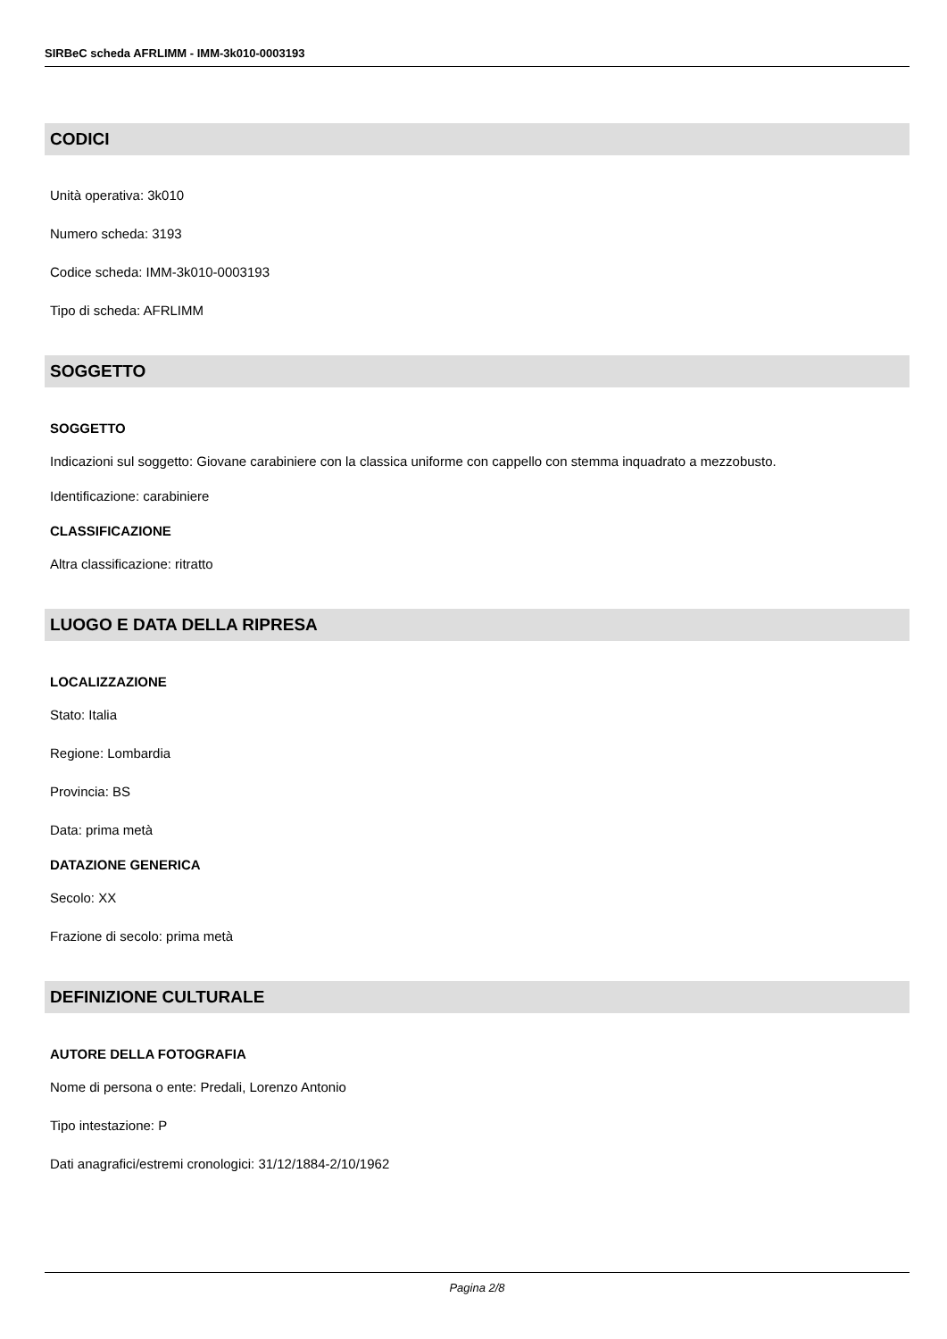SIRBeC scheda AFRLIMM - IMM-3k010-0003193
CODICI
Unità operativa: 3k010
Numero scheda: 3193
Codice scheda: IMM-3k010-0003193
Tipo di scheda: AFRLIMM
SOGGETTO
SOGGETTO
Indicazioni sul soggetto: Giovane carabiniere con la classica uniforme con cappello con stemma inquadrato a mezzobusto.
Identificazione: carabiniere
CLASSIFICAZIONE
Altra classificazione: ritratto
LUOGO E DATA DELLA RIPRESA
LOCALIZZAZIONE
Stato: Italia
Regione: Lombardia
Provincia: BS
Data: prima metà
DATAZIONE GENERICA
Secolo: XX
Frazione di secolo: prima metà
DEFINIZIONE CULTURALE
AUTORE DELLA FOTOGRAFIA
Nome di persona o ente: Predali, Lorenzo Antonio
Tipo intestazione: P
Dati anagrafici/estremi cronologici: 31/12/1884-2/10/1962
Pagina 2/8